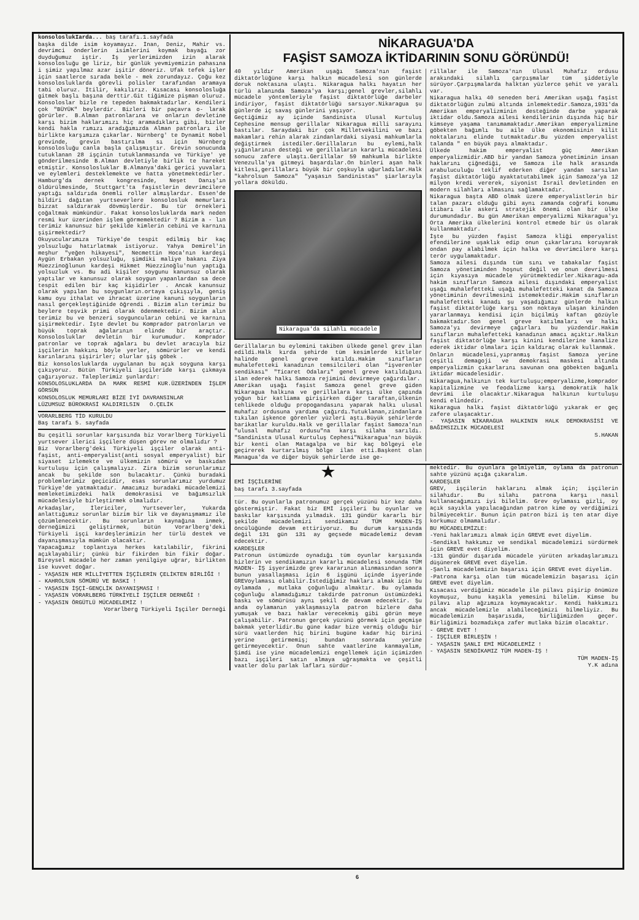konsoloslukIarda... baş tarafı.1.sayfada
başka dilde isim koyamayız. İnan, Deniz, Mahir vs. devrimci önderlerin isimlerini koymak bayağı zor duyduğumuz iştir. İş yerlerimizden izin alarak konsolosluğu ge liriz, bir günlük yevmiyemizin pahasına i şimiz yapılmaz azar işitir döneriz. Ufak tefek işler için saatlerce sırada bekle - mek zorundayız. Çoğu kez konsolosluklarda görevli polisler tarafından aramaya tabi oluruz. İtilir, kakılırız. Kısacası konsolosluğa gitmek başlı başına derttir.Git tiğimize pişman oluruz. Konsoloslar bizle re tepeden bakmaktadırlar. Kendileri çok "BÜYÜK" beylerdir. Bizleri bir paçavra o- larak görürler. B.Alman patronlarına ve onların devletine karşı bizim haklarımızı hiç aramadıkları gibi, bizler kendi hakla rımızı aradığımızda Alman patronları ile birlikte karşımıza çıkarlar. Nürnberg' te Dynamit Nobel grevinde, grevin bastırılma sı için Nürnberg konsolosluğu canla başla çalışmıştır. Grevin sonucunda tutuklanan 28 işçinin tutuklanmasında ve Türkiye' ye gönderilmesinde B.Alman devletiyle birlik te hareket etmiştir. Konsolosluklar B.Almanya'daki gerici yuvaları ve eylemleri desteklemekte ve hatta yönetmektedirler. Hamburg'da dernek kongresinde, Neşet Danış'ın öldürülmesinde, Stuttgart'ta faşistlerin devrimcilere yaptığı saldırıda önemli roller almışlardır. Essen'de bildiri dağıtan yurtseverlere konsolosluk memurları bizzat saldırarak dövmüşlerdir. Bu tür örnekleri çoğaltmak mümkündür. Fakat konsolosluklarda mark neden resmi kur üzerinden işlem görmemektedir ? Bizim a - lın terimiz kanunsuz bir şekilde kimlerin cebini ve karnını şişirmektedir?
Okuyucularımıza Türkiye'de tespit edilmiş bir kaç yolsuzluğu hatırlatmak istiyoruz. Yahya Demirel'in meşhur "yeğen hikayesi", Necmettin Hoca'nın kardeşi Aygün Erbakan yolsuzluğu, şimdiki maliye bakanı Ziya Müezzinoğlunun kardeşi Hikmet Müezzinoğlu'nun yaptığı yolsuzluk vs. Bu adi kişiler soygunu kanunsuz olarak yaptılar ve kanunsuz olarak soygun yapanlardan sa dece tespit edilen bir kaç kişidirler . Ancak kanunsuz olarak yapılan bu soygunların.ortaya çıkışıyla, geniş kamu oyu ithalat ve ihracat üzerine kanuni soygunların nasıl gerçekleştiğinide öğrendi . Bizim alın terimiz bu beylere teşvik primi olarak ödenmektedir. Bizim alın terimiz bu ve benzeri soyguncuların cebini ve karnını şişirmektedir. İşte devlet bu Komprador patronların ve büyük toprak ağalarının elinde bir araçtır. Konsolosluklar devletin bir kurumudur. Komprador patronlar ve toprak ağaları bu devlet aracıyla biz işçilerin hakkını böyle yerler, sömürürler ve kendi karınlarını şişirirler; olurlar şiş göbek .
Biz konsolosluklarda uygulanan bu açık soyguna karşı çıkıyoruz. Bütün Türkiyeli işçileride karşı çıkmaya çağırıyoruz. Taleplerimiz şunlardır:
KONSOLOSLUKLARDA DA MARK RESMİ KUR.ÜZERİNDEN İŞLEM GÖRSÜN
KONSOLOSLUK MEMURLARI BİZE İYİ DAVRANSINLAR
LÜZUMSUZ BÜROKRASİ KALDIRILSIN O.ÇELİK
VORARLBERG TİD KURULDU
Baş tarafı 5. sayfada
Bu çeşitli sorunlar karşısında biz Vorarlberg Türkiyeli yurtsever ilerici işçilere düşen görev ne olmalıdır ?
Biz Vorarlberg'deki Türkiyeli işçiler olarak anti-faşist, anti-emperyalist(anti sosyal emperyalist) bir siyaset izlemekte ve ülkemizin sömürü ve baskıdan kurtuluşu için çalışmalıyız. Zira bizim sorunlarımız ancak bu şekilde son bulacaktır. Çünkü buradaki problemlerimiz geçicidir, esas sorunlarımız yurdumuz Türkiye'de yatmaktadır. Amacımız buradaki mücadelemizi memleketimizdeki halk demokrasisi ve bağımsızlık mücadelesiyle birleştirmek olmalıdır.
Arkadaşlar, İlericiler, Yurtseverler, Yukarda anlattığımız sorunlar bizim bir lik ve dayanışmamız ile çözümlenecektir. Bu sorunların kaynağına inmek, derneğimizi geliştirmek, bütün Vorarlberg'deki Türkiyeli işçi kardeşlerimizin her türlü destek ve dayanışmasıyla mümkün olacaktır.
Yapacağımız toplantıya herkes katılabilir, fikrini açıklayabilir; çünkü bir fikirden bin fikir doğar. Bireysel mücadele her zaman yenilgiye uğrar, birlikten ise kuvvet doğar.
- YAŞASIN HER MİLLİYETTEN İŞÇİLERİN ÇELİKTEN BİRLİĞİ !
- KAHROLSUN SÖMÜRÜ VE BASKI !
- YAŞASIN İŞÇİ-GENÇLİK DAYANIŞMASI !
- YAŞASIN VORARLBERG TÜRKİYELİ İŞÇİLER DERNEĞİ !
- YAŞASIN ÖRGÜTLÜ MÜCADELEMİZ !
Vorarlberg Türkiyeli İşçiler Derneği
NİKARAGUA'DA
FAŞİST SAMOZA İKTİDARININ SONU GÖRÜNDÜ!
40 yıldır Amerikan uşağı Samoza'nın faşist diktatörlüğüne karşı halkın mücadelesi son günlerde doruk noktasına ulaştı. Nikaragua halkı hayatın her türlü alanında Samoza'ya karşı;genel grevler,silahlı mücadele yöntemleriyle faşist diktatörlüğe darbeler indiriyor, faşist diktatörlüğü sarsıyor.Nikaragua şu günlerde iç savaş günlerini yaşıyor.
Geçtiğimiz ay içinde Sandinista Ulusal Kurtuluş Cephesine mensup gerillalar Nikaragua milli sarayını bastılar. Saraydaki bir çok Milletvekilini ve bazı makamları rehin alarak zindanlardaki siyasi mahkumlarla değiştirmek istediler.Gerillaların bu eylemi,halk yığınlarının desteği ve gerillaların kararlı mücadelesi sonucu zafere ulaştı.Gerillalar 59 mahkumla birlikte Venezulla'ya gitmeyi başardılar.On binleri aşan halk kitlesi,gerillaları büyük bir çoşkuyla uğurladılar.Halk "kahrolsun Samoza" "yaşasın Sandinistas" şiarlarıyla yollara döküldü.
Nikaragua'da silahlı mücadele
Gerillaların bu eylemini takiben ülkede genel grev ilan edildi.Halk kırda şehirde tüm kesimlerde kitleler halinde genel greve katıldı.Hakim sınıfların muhalefetteki kanadının temsilcileri olan "işverenler sendikası" "Ticaret Odaları" genel greve katıldığını ilan ederek halkı Samoza rejimini devirmeye çağırdılar.
Amerikan uşağı faşist Samoza genel greve giden Nikaragua halkına ve gerillalara karşı ülke çapında yoğun bir katliama girişirken diğer taraftan,ülkenin tehlikede olduğu propogandasını yaparak halkı ulusal muhafız ordusuna yardıma çağırdı.Tutuklanan,zindanlara tıkılan işkence görenler yüzleri aştı.Büyük şehirlerde barikatlar kuruldu.Halk ve gerillalar faşist Samoza'nın "ulusal muhafız ordusu"na karşı silaha sarıldı. "Sandinista Ulusal Kurtuluş Cephesi"Nikaragua'nın büyük bir kenti olan Matagalpa ve bir kaç bölgeyi ele geçirerek kurtarılmış bölge ilan etti.Başkent olan Managua'da ve diğer büyük şehirlerde ise ge-
rillalar ile Samoza'nın Ulusal Muhafız ordusu arakındaki silahlı çarpışmalar tüm şiddetiyle sürüyor.Çarpışmalarda halktan yüzlerce şehit ve yaralı var.
Nikaragua halkı 40 seneden beri Amerikan uşağı faşist diktatörlüğün zulmü altında inlemektedir.Samoza,1931'da Amerikan emperyalizminin desteğinde darbe yaparak iktidar oldu.Samoza ailesi kendilerinin dışında hiç bir kimseye yaşama tanımamaktadır.Amerikan emperyalizmine göbekten bağımlı bu aile ülke ekonomisinin kilit noktalarını elinde tutmaktadır.Bu yüzden emperyalist talanda " en büyük payı almaktadır.
Ülkede hakim emperyalist güç Amerikan emperyalizmidir.ABD bir yandan Samoza yönetiminin insan haklarını çiğnediği, ve Samoza ile halk arasında arabuluculuğu teklif ederken diğer yandan sarsılan faşist diktatörlüğü ayaktatutabilmek için Samoza'ya 12 milyon kredi vererek, siyonist İsrail devletinden en modern silahları almasını sağlamaktadır.
Nikaragua başta ABD olmak üzere emperyalistlerin bir talan pazarı olduğu gibi aynı zamanda coğrafi konumu itibarı ile askeri stratejik önemi olan bir ülke durumundadır. Bu gün Amerikan emperyalizmi Nikaragua'yı Orta Amerika ülkelerini kontrol etmede bir üs olarak kullanmaktadır.
İşte bu yüzden faşist Samoza kliği emperyalist efendilerine uşaklık edip onun çıkarlarını koruyarak ondan pay alabilmek için halka ve devrimcilere karşı terör uygulamaktadır.
Samoza ailesi dışında tüm sını ve tabakalar faşist Samoza yönetiminden hoşnut değil ve onun devrilmesi için kıyasıya mücadele yürütmektedirler.Nikaragu-ada hakim sınıfların Samoza ailesi dışındaki emperyalist uşağı muhalefetteki uşağı muhalefetteki kanat da Samoza yönetiminin devrilmesini istemektedir.Hakim sınıfların muhalefetteki kanadı şu yaşadığımız günlerde halkın faşist diktatörlüğe karşı son noktaya ulaşan kininden yararlanmayı kendisi için biçilmiş kaftan gözüyle bakmaktadır.Son genel greve katılmaları ve halkı Samoza'yı devirmeye çağırları bu yüzdendir.Hakim sınıfların muhalefetteki kanadının amacı açıktır.Halkın faşist diktatörlüğe karşı kinini kendilerine kanalize ederek iktidar olmaları için kaldıraç olarak kullanmak.
Onların mücadelesi,yıpranmış faşist Samoza yerine çeşitli demagoji ve demokrasi maskesi altında emperyalizmin çıkarlarını savunan ona göbekten bağımlı iktidar mücadelesidir.
Nikaragua,halkının tek kurtuluşu;emperyalizme,komprador kapitalizmine ve feodalizme karşı demokratik halk devrimi ile olacaktır.Nikaragua halkının kurtuluşu kendi elindedir.
Nikaragua halkı faşist diktatörlüğü yıkarak er geç zafere ulaşacaktır.
- YAŞASIN NİKARAGUA HALKININ HALK DEMOKRASİSİ VE BAĞIMSIZLIK MÜCADELESİ
S.HAKAN
★
EMİ İŞÇİLERİNE
baş tarafı 3.sayfada
tür. Bu oyunlarla patronumuz gerçek yüzünü bir kez daha göstermiştir. Fakat biz EMİ işçileri bu oyunlar ve baskılar karşısında yılmadık. 131 gündür kararlı bir şekilde mücadelemizi sendikamız TÜM MADEN-İŞ öncülüğünde devam ettiriyoruz. Bu durum karşısında değil 131 gün 131 ay geçsede mücadelemiz devam edecektir.
KARDEŞLER
Patronun üstümüzde oynadığı tüm oyunlar karşısında bizlerin ve sendikamızın kararlı mücadelesi sonunda TÜM MADEN- İŞ işyerimizde grev kararının alınmasından sonra bunun yasallaşması için 6 işgünü içinde işyerinde GREVoylaması olabilir.İstediğimiz hakları almak için bu oylamada , mutlaka çoğunluğu almaktır. Bu oylamada çoğunluğu alamadığımız takdirde patronun üstümüzdeki baskı ve sömürüsü aynı şekil de devam edecektir. Şu anda oylamanın yaklaşmasıyla patron bizlere daha yumuşak ve bazı haklar verecekmiş gibi görün meye çalışabilir. Patronun gerçek yüzünü görmek için geçmişe bakmak yeterlidir.Bu güne kadar bize vermiş olduğu bir sürü vaatlerden hiç birini bugüne kadar hiç birini yerine getirmemiş; bundan sonrada yerine getirmeyecektir. Onun sahte vaatlerine kanmayalım, Şimdi ise yine mücadelemizi engellemek için içimizden bazı işçileri satın almaya uğraşmakta ve çeşitli vaatler dolu parlak lafları sürdür-
mektedir. Bu oyunlara gelmiyelim, oylama da patronun sahte yüzünü açığa çıkaralım.
KARDEŞLER
GREV, işçilerin haklarını almak için; işçilerin silahıdır. Bu silahı patrona karşı nasıl kullanacağımızı iyi bilelim. Grev oylaması gizli, oy açık sayıkla yapılacağından patron kime oy verdiğimizi bilmiyecektir. Bunun için patron bizi iş ten atar diye korkumuz olmamalıdır.
BU MÜCADELEMİZLE:
-Yeni haklarımızı almak için GREVE evet diyelim.
-Sendikal hakkımız ve sendikal mücadelemizi sürdürmek için GREVE evet diyelim.
-131 gündür dışarıda mücadele yürüten arkadaşlarımızı düşünerek GREVE evet diyelim.
-Şanlı mücadelemizin başarısı için GREVE evet diyelim.
-Patrona karşı olan tüm mücadelemizin başarısı için GREVE evet diyelim.
Kısacası verdiğimiz mücadele ile pilavı pişirip önümüze koymuşuz, bunu kaşıkla yemesini bilelim. Kimse bu pilavı alıp ağzımıza koymayacaktır. Kendi hakkımızı ancak mücadelemizle alabileceğimizi bilmeliyiz. Bu mücadelemizin başarısıda, birliğimizden geçer. Birliğimizi bozmadıkça zafer mutlaka bizim olacaktır.
- GREVE EVET !
- İŞÇİLER BİRLEŞİN !
- YAŞASIN ŞANLI EMİ MÜCADELEMİZ !
- YAŞASIN SENDİKAMIZ TÜM MADEN-İŞ !
TÜM MADEN-İŞ
Y.K adına
6